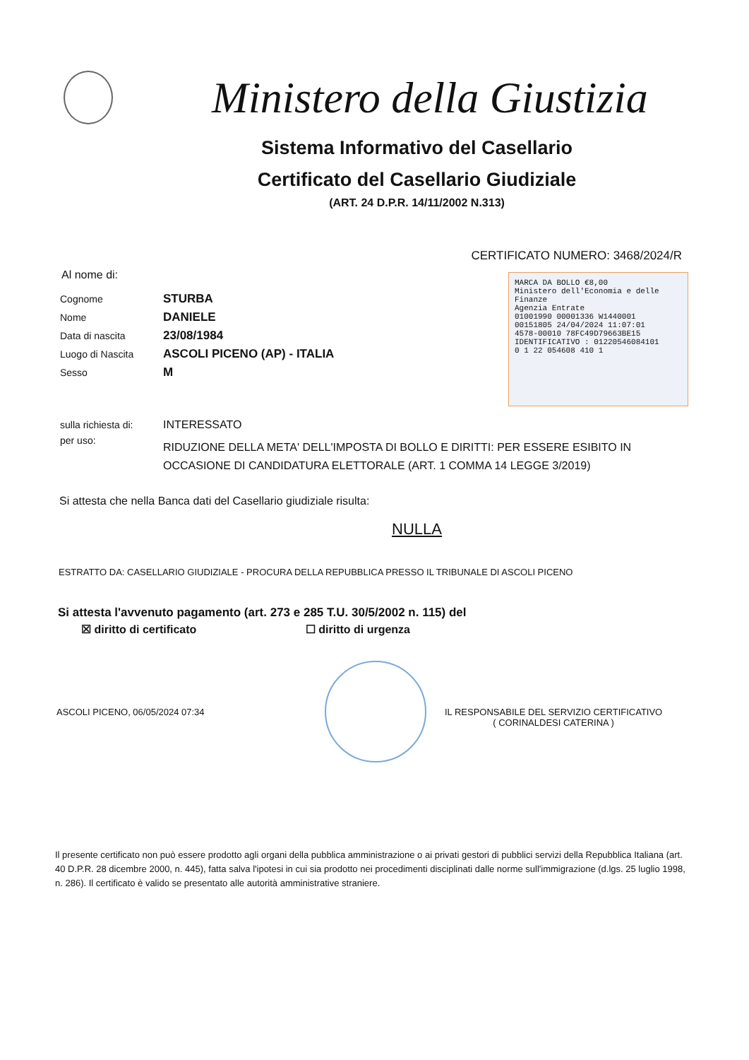Ministero della Giustizia
Sistema Informativo del Casellario
Certificato del Casellario Giudiziale
(ART. 24 D.P.R. 14/11/2002 N.313)
CERTIFICATO NUMERO: 3468/2024/R
Al nome di:
Cognome STURBA
Nome DANIELE
Data di nascita 23/08/1984
Luogo di Nascita ASCOLI PICENO (AP) - ITALIA
Sesso M
MARCA DA BOLLO €8,00
Ministero dell'Economia e delle Finanze
Agenzia Entrate
01001990 00001336 W1440001
00151805 24/04/2024 11:07:01
4578-00010 78FC49D79663BE15
IDENTIFICATIVO : 01220546084101
0 1 22 054608 410 1
sulla richiesta di: INTERESSATO
per uso: RIDUZIONE DELLA META' DELL'IMPOSTA DI BOLLO E DIRITTI: PER ESSERE ESIBITO IN OCCASIONE DI CANDIDATURA ELETTORALE (ART. 1 COMMA 14 LEGGE 3/2019)
Si attesta che nella Banca dati del Casellario giudiziale risulta:
NULLA
ESTRATTO DA: CASELLARIO GIUDIZIALE - PROCURA DELLA REPUBBLICA PRESSO IL TRIBUNALE DI ASCOLI PICENO
Si attesta l'avvenuto pagamento (art. 273 e 285 T.U. 30/5/2002 n. 115) del
☒ diritto di certificato ☐ diritto di urgenza
ASCOLI PICENO, 06/05/2024 07:34 IL RESPONSABILE DEL SERVIZIO CERTIFICATIVO
( CORINALDESI CATERINA )
Il presente certificato non può essere prodotto agli organi della pubblica amministrazione o ai privati gestori di pubblici servizi della Repubblica Italiana (art. 40 D.P.R. 28 dicembre 2000, n. 445), fatta salva l'ipotesi in cui sia prodotto nei procedimenti disciplinati dalle norme sull'immigrazione (d.lgs. 25 luglio 1998, n. 286). Il certificato è valido se presentato alle autorità amministrative straniere.